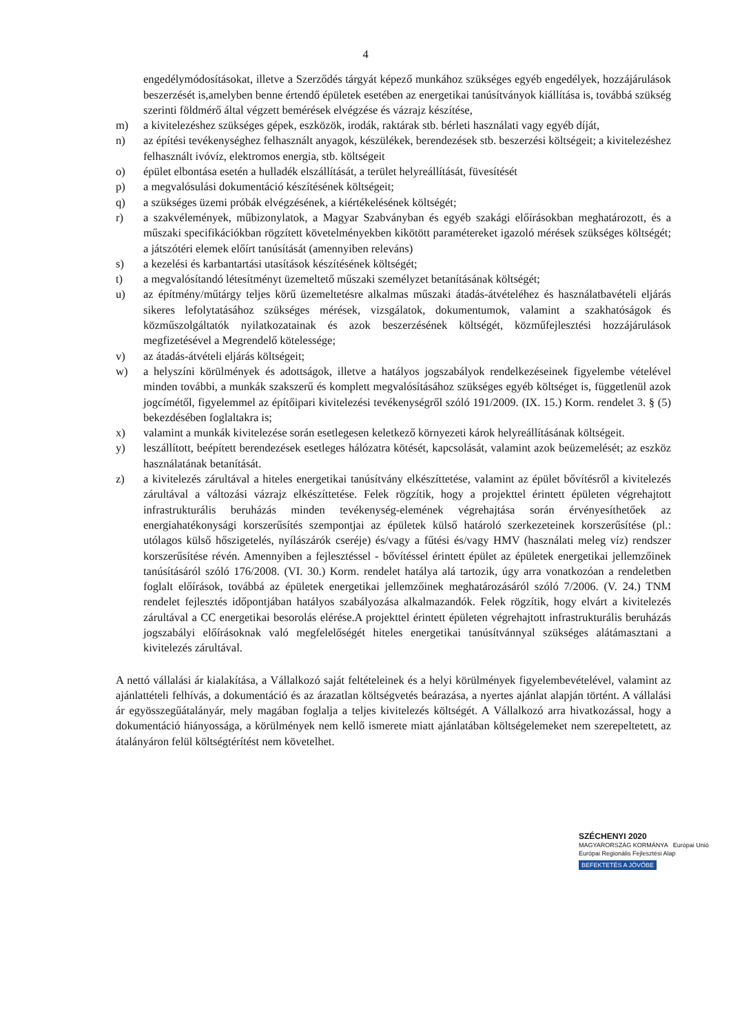4
engedélymódosításokat, illetve a Szerződés tárgyát képező munkához szükséges egyéb engedélyek, hozzájárulások beszerzését is,amelyben benne értendő épületek esetében az energetikai tanúsítványok kiállítása is, továbbá szükség szerinti földmérő által végzett bemérések elvégzése és vázrajz készítése,
m) a kivitelezéshez szükséges gépek, eszközök, irodák, raktárak stb. bérleti használati vagy egyéb díját,
n) az építési tevékenységhez felhasznált anyagok, készülékek, berendezések stb. beszerzési költségeit; a kivitelezéshez felhasznált ivóvíz, elektromos energia, stb. költségeit
o) épület elbontása esetén a hulladék elszállítását, a terület helyreállítását, füvesítését
p) a megvalósulási dokumentáció készítésének költségeit;
q) a szükséges üzemi próbák elvégzésének, a kiértékelésének költségét;
r) a szakvélemények, műbizonylatok, a Magyar Szabványban és egyéb szakági előírásokban meghatározott, és a műszaki specifikációkban rögzített követelményekben kikötött paramétereket igazoló mérések szükséges költségét; a játszótéri elemek előírt tanúsítását (amennyiben releváns)
s) a kezelési és karbantartási utasítások készítésének költségét;
t) a megvalósítandó létesítményt üzemeltető műszaki személyzet betanításának költségét;
u) az építmény/műtárgy teljes körű üzemeltetésre alkalmas műszaki átadás-átvételéhez és használatbavételi eljárás sikeres lefolytatásához szükséges mérések, vizsgálatok, dokumentumok, valamint a szakhatóságok és közműszolgáltatók nyilatkozatainak és azok beszerzésének költségét, közműfejlesztési hozzájárulások megfizetésével a Megrendelő kötelessége;
v) az átadás-átvételi eljárás költségeit;
w) a helyszíni körülmények és adottságok, illetve a hatályos jogszabályok rendelkezéseinek figyelembe vételével minden további, a munkák szakszerű és komplett megvalósításához szükséges egyéb költséget is, függetlenül azok jogcímétől, figyelemmel az építőipari kivitelezési tevékenységről szóló 191/2009. (IX. 15.) Korm. rendelet 3. § (5) bekezdésében foglaltakra is;
x) valamint a munkák kivitelezése során esetlegesen keletkező környezeti károk helyreállításának költségeit.
y) leszállított, beépített berendezések esetleges hálózatra kötését, kapcsolását, valamint azok beüzemelését; az eszköz használatának betanítását.
z) a kivitelezés zárultával a hiteles energetikai tanúsítvány elkészíttetése, valamint az épület bővítésről a kivitelezés zárultával a változási vázrajz elkészíttetése. Felek rögzítik, hogy a projekttel érintett épületen végrehajtott infrastrukturális beruházás minden tevékenység-elemének végrehajtása során érvényesíthetőek az energiahatékonysági korszerűsítés szempontjai az épületek külső határoló szerkezeteinek korszerűsítése (pl.: utólagos külső hőszigetelés, nyílászárók cseréje) és/vagy a fűtési és/vagy HMV (használati meleg víz) rendszer korszerűsítése révén. Amennyiben a fejlesztéssel - bővítéssel érintett épület az épületek energetikai jellemzőinek tanúsításáról szóló 176/2008. (VI. 30.) Korm. rendelet hatálya alá tartozik, úgy arra vonatkozóan a rendeletben foglalt előírások, továbbá az épületek energetikai jellemzőinek meghatározásáról szóló 7/2006. (V. 24.) TNM rendelet fejlesztés időpontjában hatályos szabályozása alkalmazandók. Felek rögzítik, hogy elvárt a kivitelezés zárultával a CC energetikai besorolás elérése.A projekttel érintett épületen végrehajtott infrastrukturális beruházás jogszabályi előírásoknak való megfelelőségét hiteles energetikai tanúsítvánnyal szükséges alátámasztani a kivitelezés zárultával.
A nettó vállalási ár kialakítása, a Vállalkozó saját feltételeinek és a helyi körülmények figyelembevételével, valamint az ajánlattételi felhívás, a dokumentáció és az árazatlan költségvetés beárazása, a nyertes ajánlat alapján történt. A vállalási ár egyösszegűátalányár, mely magában foglalja a teljes kivitelezés költségét. A Vállalkozó arra hivatkozással, hogy a dokumentáció hiányossága, a körülmények nem kellő ismerete miatt ajánlatában költségelemeket nem szerepeltetett, az átalányáron felül költségtérítést nem követelhet.
SZÉCHENYI 2020
MAGYARORSZÁG KORMÁNYA Európai Unió
Európai Regionális Fejlesztési Alap
BEFEKTETÉS A JÖVŐBE